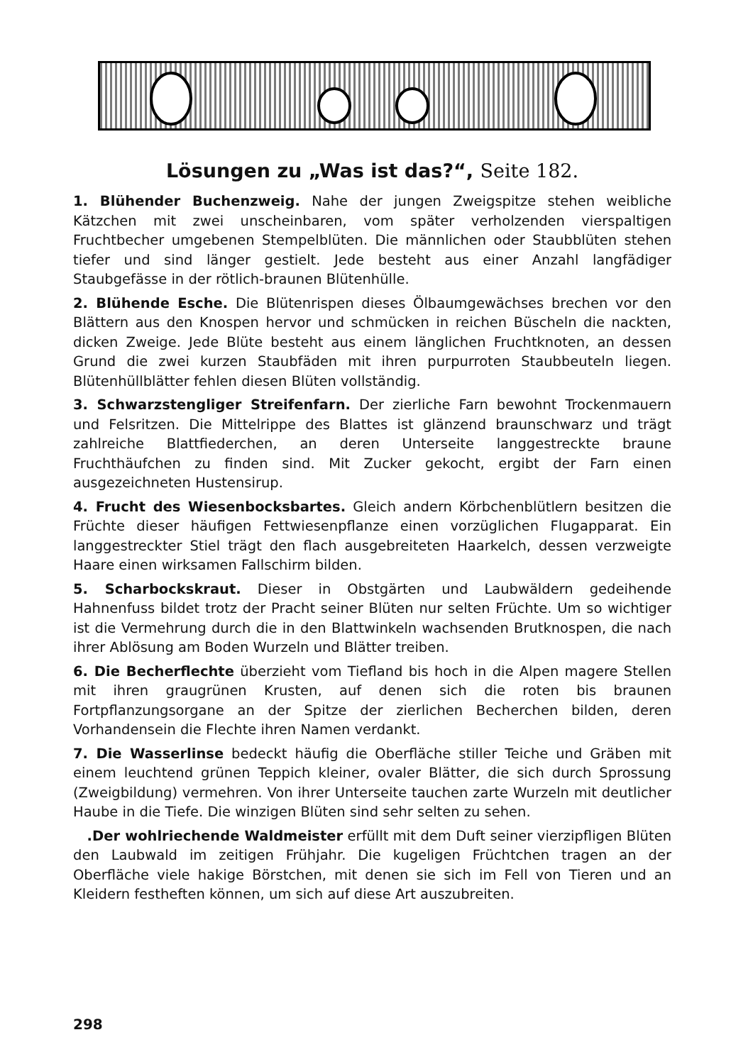Lösungen zu „Was ist das?“, Seite 182.
1. Blühender Buchenzweig. Nahe der jungen Zweigspitze stehen weibliche Kätzchen mit zwei unscheinbaren, vom später verholzenden vierspaltigen Fruchtbecher umgebenen Stempelblüten. Die männlichen oder Staubblüten stehen tiefer und sind länger gestielt. Jede besteht aus einer Anzahl langfädiger Staubgefässe in der rötlich-braunen Blütenhülle.
2. Blühende Esche. Die Blütenrispen dieses Ölbaumgewächses brechen vor den Blättern aus den Knospen hervor und schmücken in reichen Büscheln die nackten, dicken Zweige. Jede Blüte besteht aus einem länglichen Fruchtknoten, an dessen Grund die zwei kurzen Staubfäden mit ihren purpurroten Staubbeuteln liegen. Blütenhüllblätter fehlen diesen Blüten vollständig.
3. Schwarzstengliger Streifenfarn. Der zierliche Farn bewohnt Trockenmauern und Felsritzen. Die Mittelrippe des Blattes ist glänzend braunschwarz und trägt zahlreiche Blattfiederchen, an deren Unterseite langgestreckte braune Fruchthäufchen zu finden sind. Mit Zucker gekocht, ergibt der Farn einen ausgezeichneten Hustensirup.
4. Frucht des Wiesenbocksbartes. Gleich andern Körbchenblütlern besitzen die Früchte dieser häufigen Fettwiesenpflanze einen vorzüglichen Flugapparat. Ein langgestreckter Stiel trägt den flach ausgebreiteten Haarkelch, dessen verzweigte Haare einen wirksamen Fallschirm bilden.
5. Scharbockskraut. Dieser in Obstgärten und Laubwäldern gedeihende Hahnenfuss bildet trotz der Pracht seiner Blüten nur selten Früchte. Um so wichtiger ist die Vermehrung durch die in den Blattwinkeln wachsenden Brutknospen, die nach ihrer Ablösung am Boden Wurzeln und Blätter treiben.
6. Die Becherflechte überzieht vom Tiefland bis hoch in die Alpen magere Stellen mit ihren graugrünen Krusten, auf denen sich die roten bis braunen Fortpflanzungsorgane an der Spitze der zierlichen Becherchen bilden, deren Vorhandensein die Flechte ihren Namen verdankt.
7. Die Wasserlinse bedeckt häufig die Oberfläche stiller Teiche und Gräben mit einem leuchtend grünen Teppich kleiner, ovaler Blätter, die sich durch Sprossung (Zweigbildung) vermehren. Von ihrer Unterseite tauchen zarte Wurzeln mit deutlicher Haube in die Tiefe. Die winzigen Blüten sind sehr selten zu sehen.
.Der wohlriechende Waldmeister erfüllt mit dem Duft seiner vierzipfligen Blüten den Laubwald im zeitigen Frühjahr. Die kugeligen Früchtchen tragen an der Oberfläche viele hakige Börstchen, mit denen sie sich im Fell von Tieren und an Kleidern festheften können, um sich auf diese Art auszubreiten.
298